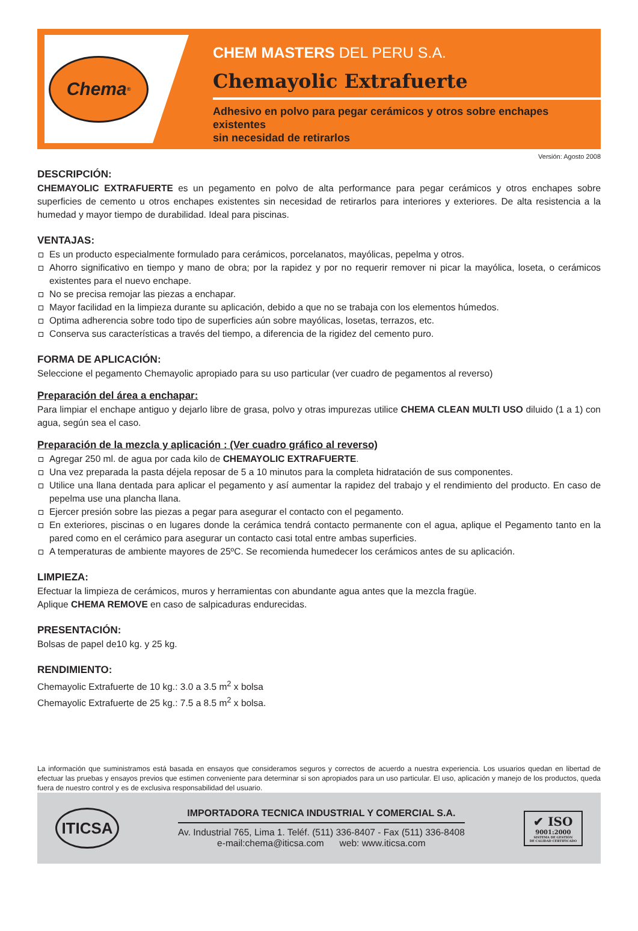Chema<sup>®</sup>
CHEM MASTERS DEL PERU S.A.
Chemayolic Extrafuerte
Adhesivo en polvo para pegar cerámicos y otros sobre enchapes existentes
sin necesidad de retirarlos
Versión: Agosto 2008
DESCRIPCIÓN:
CHEMAYOLIC EXTRAFUERTE es un pegamento en polvo de alta performance para pegar cerámicos y otros enchapes sobre superficies de cemento u otros enchapes existentes sin necesidad de retirarlos para interiores y exteriores. De alta resistencia a la humedad y mayor tiempo de durabilidad. Ideal para piscinas.
VENTAJAS:
Es un producto especialmente formulado para cerámicos, porcelanatos, mayólicas, pepelma y otros.
Ahorro significativo en tiempo y mano de obra; por la rapidez y por no requerir remover ni picar la mayólica, loseta, o cerámicos existentes para el nuevo enchape.
No se precisa remojar las piezas a enchapar.
Mayor facilidad en la limpieza durante su aplicación, debido a que no se trabaja con los elementos húmedos.
Optima adherencia sobre todo tipo de superficies aún sobre mayólicas, losetas, terrazos, etc.
Conserva sus características a través del tiempo, a diferencia de la rigidez del cemento puro.
FORMA DE APLICACIÓN:
Seleccione el pegamento Chemayolic apropiado para su uso particular (ver cuadro de pegamentos al reverso)
Preparación del área a enchapar:
Para limpiar el enchape antiguo y dejarlo libre de grasa, polvo y otras impurezas utilice CHEMA CLEAN MULTI USO diluido (1 a 1) con agua, según sea el caso.
Preparación de la mezcla y aplicación : (Ver cuadro gráfico al reverso)
Agregar 250 ml. de agua por cada kilo de CHEMAYOLIC EXTRAFUERTE.
Una vez preparada la pasta déjela reposar de 5 a 10 minutos para la completa hidratación de sus componentes.
Utilice una llana dentada para aplicar el pegamento y así aumentar la rapidez del trabajo y el rendimiento del producto. En caso de pepelma use una plancha llana.
Ejercer presión sobre las piezas a pegar para asegurar el contacto con el pegamento.
En exteriores, piscinas o en lugares donde la cerámica tendrá contacto permanente con el agua, aplique el Pegamento tanto en la pared como en el cerámico para asegurar un contacto casi total entre ambas superficies.
A temperaturas de ambiente mayores de 25ºC. Se recomienda humedecer los cerámicos antes de su aplicación.
LIMPIEZA:
Efectuar la limpieza de cerámicos, muros y herramientas con abundante agua antes que la mezcla fragüe.
Aplique CHEMA REMOVE en caso de salpicaduras endurecidas.
PRESENTACIÓN:
Bolsas de papel de10 kg. y 25 kg.
RENDIMIENTO:
Chemayolic Extrafuerte de 10 kg.: 3.0 a 3.5 m<sup>2</sup> x bolsa
Chemayolic Extrafuerte de 25 kg.: 7.5 a 8.5 m<sup>2</sup> x bolsa.
La información que suministramos está basada en ensayos que consideramos seguros y correctos de acuerdo a nuestra experiencia. Los usuarios quedan en libertad de efectuar las pruebas y ensayos previos que estimen conveniente para determinar si son apropiados para un uso particular. El uso, aplicación y manejo de los productos, queda fuera de nuestro control y es de exclusiva responsabilidad del usuario.
ITICSA
IMPORTADORA TECNICA INDUSTRIAL Y COMERCIAL S.A.
Av. Industrial 765, Lima 1. Teléf. (511) 336-8407 - Fax (511) 336-8408
e-mail:chema@iticsa.com web: www.iticsa.com
✔ ISO
9001:2000
SISTEMA DE GESTIÓN
DE CALIDAD CERTIFICADO